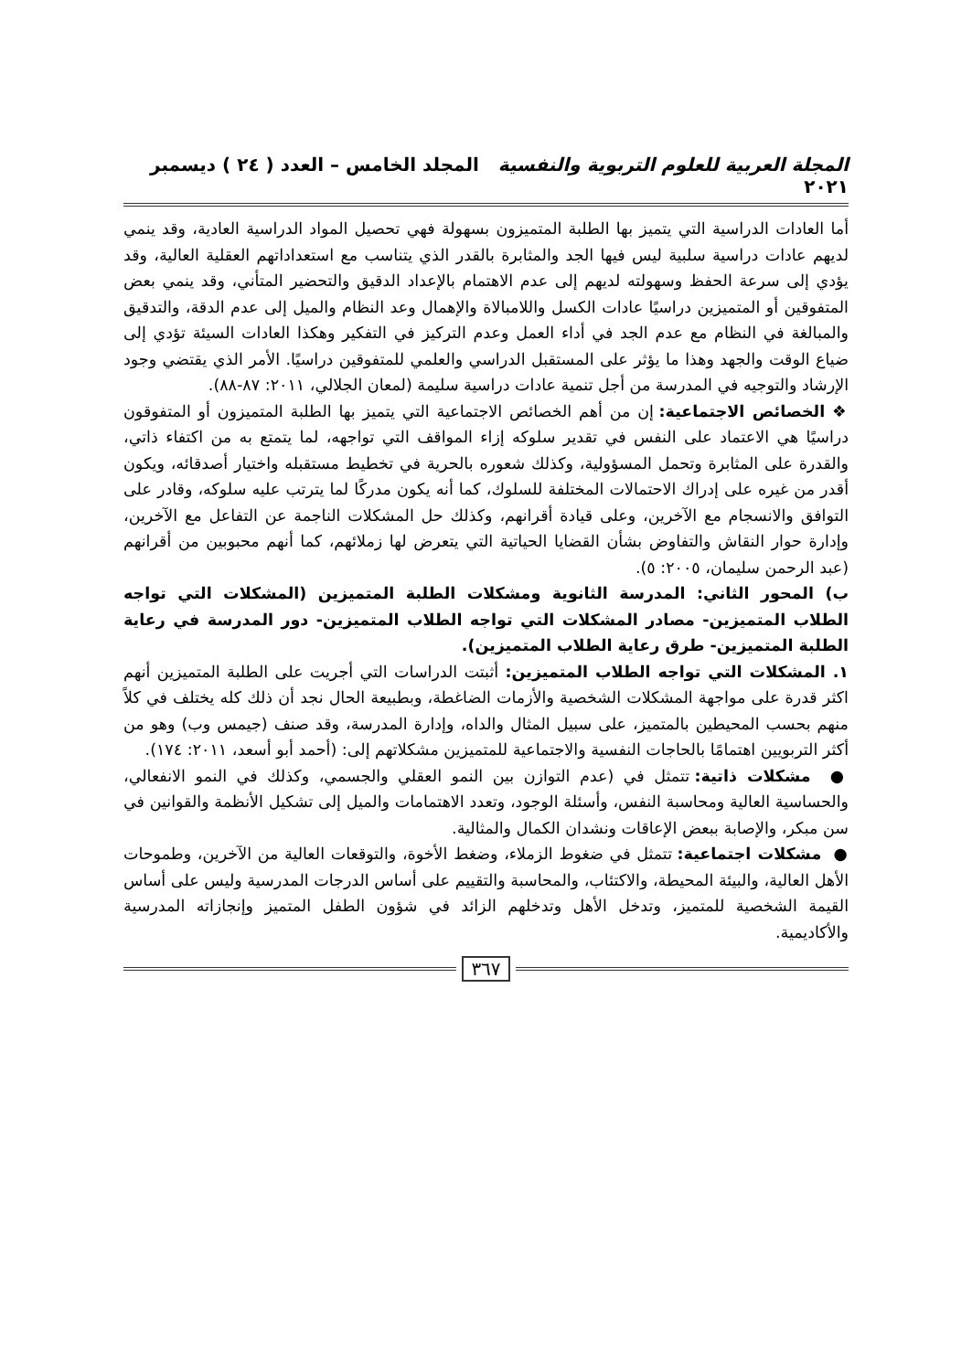المجلة العربية للعلوم التربوية والنفسية المجلد الخامس – العدد ( ٢٤ ) ديسمبر ٢٠٢١
أما العادات الدراسية التي يتميز بها الطلبة المتميزون بسهولة فهي تحصيل المواد الدراسية العادية، وقد ينمي لديهم عادات دراسية سلبية ليس فيها الجد والمثابرة بالقدر الذي يتناسب مع استعداداتهم العقلية العالية، وقد يؤدي إلى سرعة الحفظ وسهولته لديهم إلى عدم الاهتمام بالإعداد الدقيق والتحضير المتأني، وقد ينمي بعض المتفوقين أو المتميزين دراسيًا عادات الكسل واللامبالاة والإهمال وعد النظام والميل إلى عدم الدقة، والتدقيق والمبالغة في النظام مع عدم الجد في أداء العمل وعدم التركيز في التفكير وهكذا العادات السيئة تؤدي إلى ضياع الوقت والجهد وهذا ما يؤثر على المستقبل الدراسي والعلمي للمتفوقين دراسيًا. الأمر الذي يقتضي وجود الإرشاد والتوجيه في المدرسة من أجل تنمية عادات دراسية سليمة (لمعان الجلالي، ٢٠١١: ٨٧-٨٨).
❖ الخصائص الاجتماعية: إن من أهم الخصائص الاجتماعية التي يتميز بها الطلبة المتميزون أو المتفوقون دراسيًا هي الاعتماد على النفس في تقدير سلوكه إزاء المواقف التي تواجهه، لما يتمتع به من اكتفاء ذاتي، والقدرة على المثابرة وتحمل المسؤولية، وكذلك شعوره بالحرية في تخطيط مستقبله واختيار أصدقائه، ويكون أقدر من غيره على إدراك الاحتمالات المختلفة للسلوك، كما أنه يكون مدركًا لما يترتب عليه سلوكه، وقادر على التوافق والانسجام مع الآخرين، وعلى قيادة أقرانهم، وكذلك حل المشكلات الناجمة عن التفاعل مع الآخرين، وإدارة حوار النقاش والتفاوض بشأن القضايا الحياتية التي يتعرض لها زملائهم، كما أنهم محبوبين من أقرانهم (عبد الرحمن سليمان، ٢٠٠٥: ٥).
ب) المحور الثاني: المدرسة الثانوية ومشكلات الطلبة المتميزين (المشكلات التي تواجه الطلاب المتميزين- مصادر المشكلات التي تواجه الطلاب المتميزين- دور المدرسة في رعاية الطلبة المتميزين- طرق رعاية الطلاب المتميزين).
١. المشكلات التي تواجه الطلاب المتميزين: أثبتت الدراسات التي أجريت على الطلبة المتميزين أنهم اكثر قدرة على مواجهة المشكلات الشخصية والأزمات الضاغطة، وبطبيعة الحال نجد أن ذلك كله يختلف في كلاً منهم بحسب المحيطين بالمتميز، على سبيل المثال والداه، وإدارة المدرسة، وقد صنف (جيمس وب) وهو من أكثر التربويين اهتمامًا بالحاجات النفسية والاجتماعية للمتميزين مشكلاتهم إلى: (أحمد أبو أسعد، ٢٠١١: ١٧٤).
● مشكلات ذاتية: تتمثل في (عدم التوازن بين النمو العقلي والجسمي، وكذلك في النمو الانفعالي، والحساسية العالية ومحاسبة النفس، وأسئلة الوجود، وتعدد الاهتمامات والميل إلى تشكيل الأنظمة والقوانين في سن مبكر، والإصابة ببعض الإعاقات ونشدان الكمال والمثالية.
● مشكلات اجتماعية: تتمثل في ضغوط الزملاء، وضغط الأخوة، والتوقعات العالية من الآخرين، وطموحات الأهل العالية، والبيئة المحيطة، والاكتئاب، والمحاسبة والتقييم على أساس الدرجات المدرسية وليس على أساس القيمة الشخصية للمتميز، وتدخل الأهل وتدخلهم الزائد في شؤون الطفل المتميز وإنجازاته المدرسية والأكاديمية.
٣٦٧